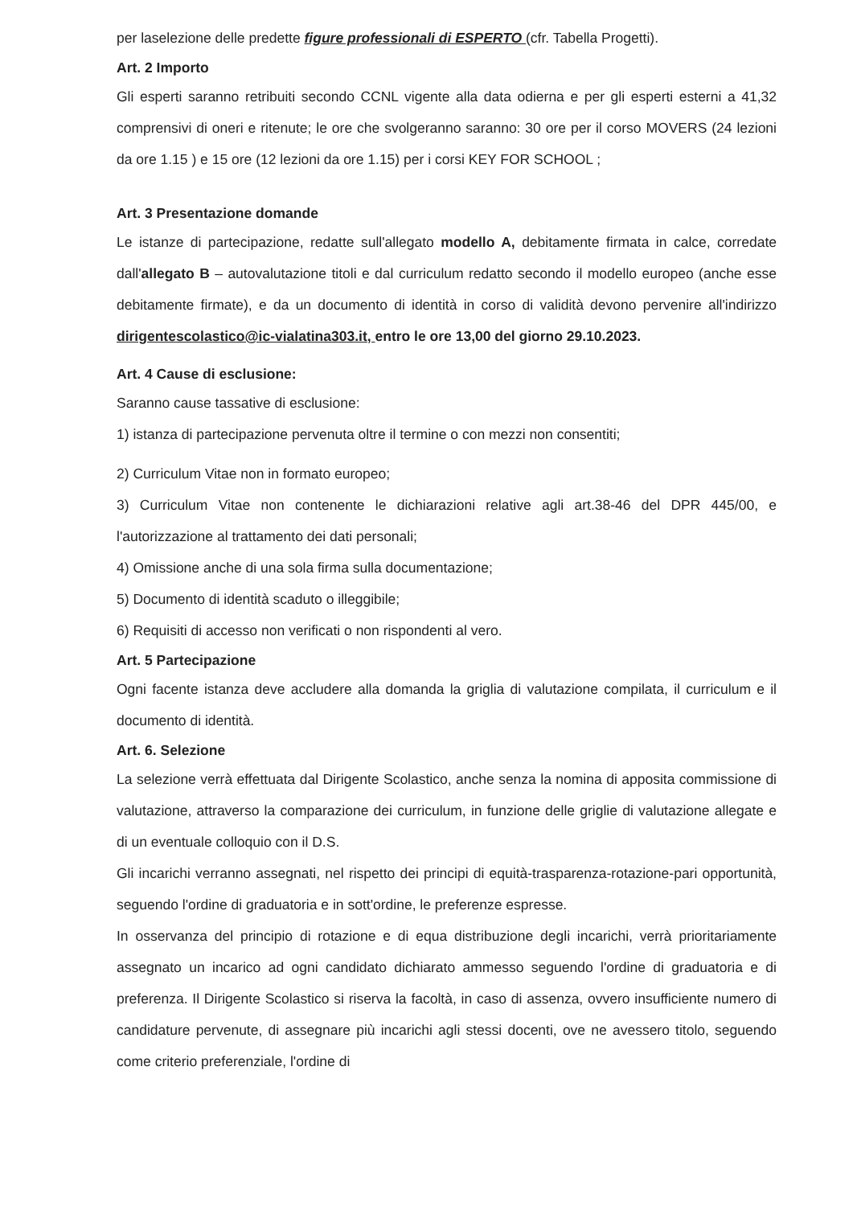per laselezione delle predette figure professionali di ESPERTO (cfr. Tabella Progetti).
Art. 2 Importo
Gli esperti saranno retribuiti secondo CCNL vigente alla data odierna e per gli esperti esterni a 41,32 comprensivi di oneri e ritenute; le ore che svolgeranno saranno: 30 ore per il corso MOVERS (24 lezioni da ore 1.15 ) e 15 ore (12 lezioni da ore 1.15) per i corsi KEY FOR SCHOOL ;
Art. 3 Presentazione domande
Le istanze di partecipazione, redatte sull'allegato modello A, debitamente firmata in calce, corredate dall'allegato B – autovalutazione titoli e dal curriculum redatto secondo il modello europeo (anche esse debitamente firmate), e da un documento di identità in corso di validità devono pervenire all'indirizzo dirigentescolastico@ic-vialatina303.it, entro le ore 13,00 del giorno 29.10.2023.
Art. 4 Cause di esclusione:
Saranno cause tassative di esclusione:
1) istanza di partecipazione pervenuta oltre il termine o con mezzi non consentiti;
2) Curriculum Vitae non in formato europeo;
3) Curriculum Vitae non contenente le dichiarazioni relative agli art.38-46 del DPR 445/00, e l'autorizzazione al trattamento dei dati personali;
4) Omissione anche di una sola firma sulla documentazione;
5) Documento di identità scaduto o illeggibile;
6) Requisiti di accesso non verificati o non rispondenti al vero.
Art. 5 Partecipazione
Ogni facente istanza deve accludere alla domanda la griglia di valutazione compilata, il curriculum e il documento di identità.
Art. 6. Selezione
La selezione verrà effettuata dal Dirigente Scolastico, anche senza la nomina di apposita commissione di valutazione, attraverso la comparazione dei curriculum, in funzione delle griglie di valutazione allegate e di un eventuale colloquio con il D.S.
Gli incarichi verranno assegnati, nel rispetto dei principi di equità-trasparenza-rotazione-pari opportunità, seguendo l'ordine di graduatoria e in sott'ordine, le preferenze espresse.
In osservanza del principio di rotazione e di equa distribuzione degli incarichi, verrà prioritariamente assegnato un incarico ad ogni candidato dichiarato ammesso seguendo l'ordine di graduatoria e di preferenza. Il Dirigente Scolastico si riserva la facoltà, in caso di assenza, ovvero insufficiente numero di candidature pervenute, di assegnare più incarichi agli stessi docenti, ove ne avessero titolo, seguendo come criterio preferenziale, l'ordine di